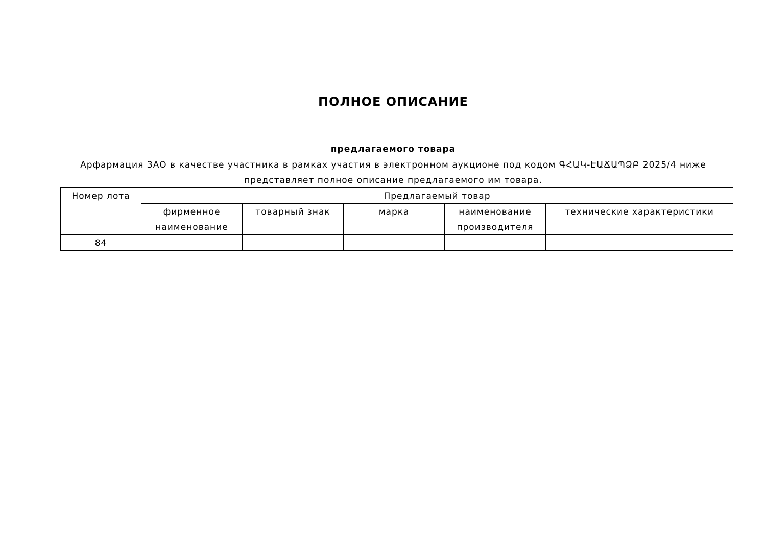ПОЛНОЕ ОПИСАНИЕ
предлагаемого товара
Арфармация ЗАО в качестве участника в рамках участия в электронном аукционе под кодом ԳՀԱԿ-ԷԱՃԱՊՁԲ 2025/4 ниже представляет полное описание предлагаемого им товара.
| Номер лота | Предлагаемый товар | | | | |
| --- | --- | --- | --- | --- | --- |
| | фирменное наименование | товарный знак | марка | наименование производителя | технические характеристики |
| 84 | | | | | |